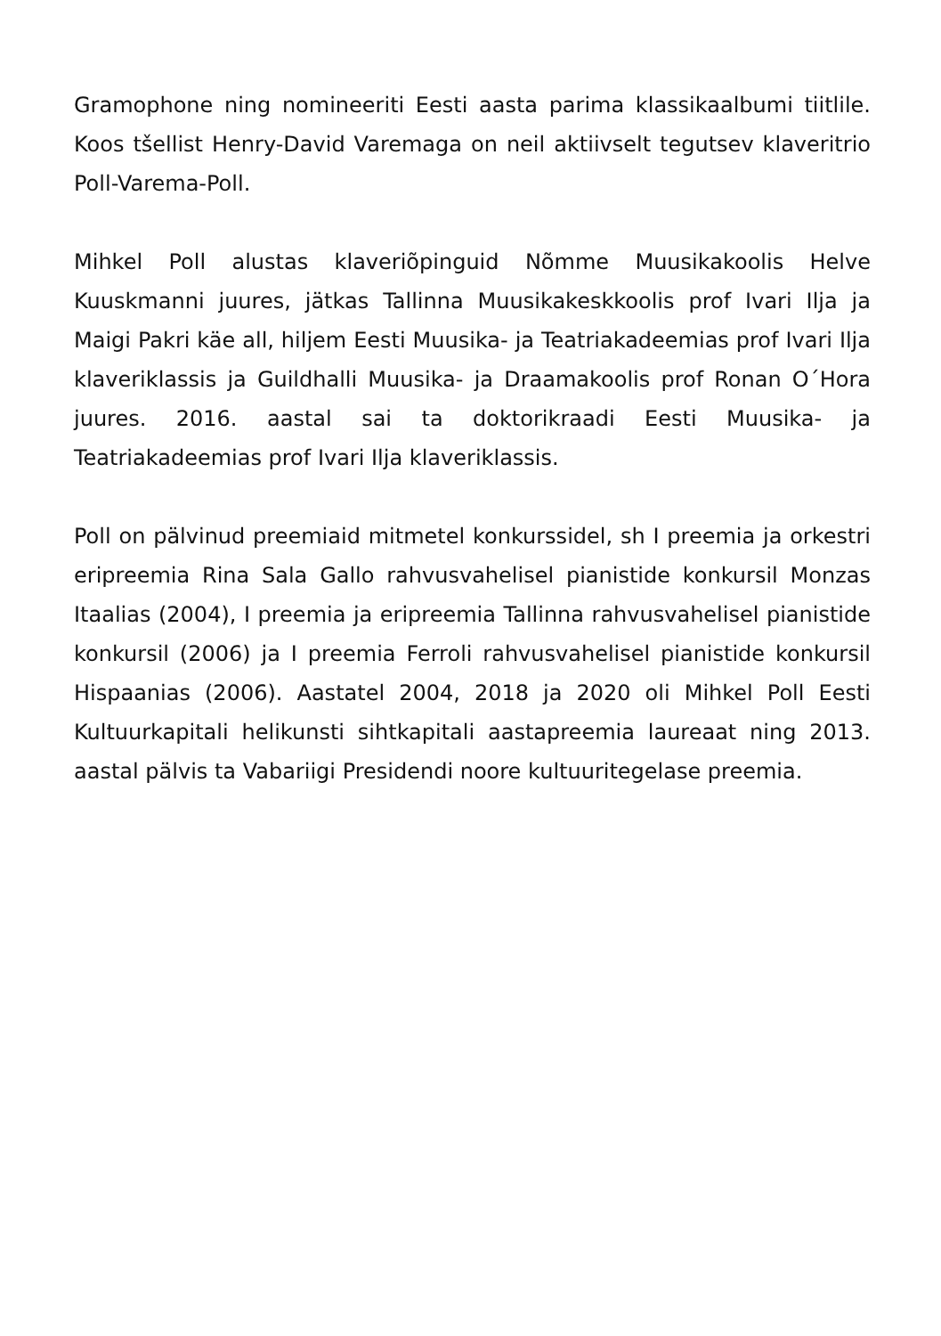Gramophone ning nomineeriti Eesti aasta parima klassikaalbumi tiitlile. Koos tšellist Henry-David Varemaga on neil aktiivselt tegutsev klaveritrio Poll-Varema-Poll.
Mihkel Poll alustas klaveriõpinguid Nõmme Muusikakoolis Helve Kuuskmanni juures, jätkas Tallinna Muusikakeskkoolis prof Ivari Ilja ja Maigi Pakri käe all, hiljem Eesti Muusika- ja Teatriakadeemias prof Ivari Ilja klaveriklassis ja Guildhalli Muusika- ja Draamakoolis prof Ronan O´Hora juures. 2016. aastal sai ta doktorikraadi Eesti Muusika- ja Teatriakadeemias prof Ivari Ilja klaveriklassis.
Poll on pälvinud preemiaid mitmetel konkurssidel, sh I preemia ja orkestri eripreemia Rina Sala Gallo rahvusvahelisel pianistide konkursil Monzas Itaalias (2004), I preemia ja eripreemia Tallinna rahvusvahelisel pianistide konkursil (2006) ja I preemia Ferroli rahvusvahelisel pianistide konkursil Hispaanias (2006). Aastatel 2004, 2018 ja 2020 oli Mihkel Poll Eesti Kultuurkapitali helikunsti sihtkapitali aastapreemia laureaat ning 2013. aastal pälvis ta Vabariigi Presidendi noore kultuuritegelase preemia.